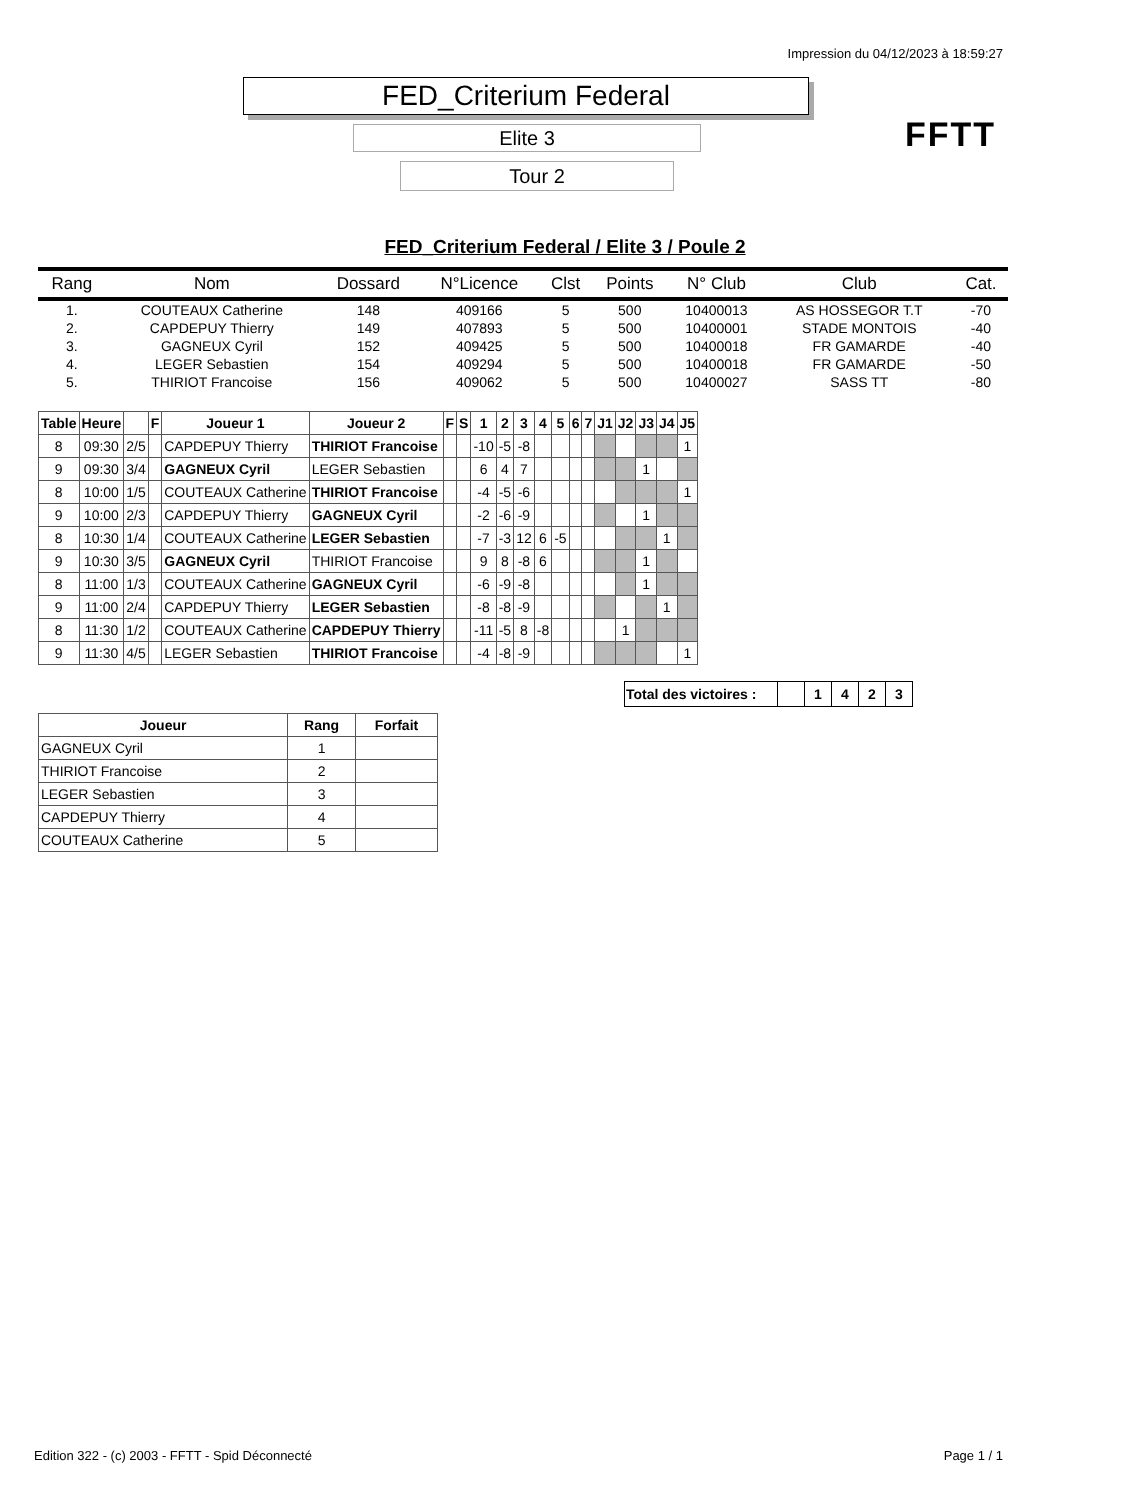Impression du 04/12/2023 à 18:59:27
FED_Criterium Federal
Elite 3
Tour 2
FFTT
FED_Criterium Federal / Elite 3 / Poule 2
| Rang | Nom | Dossard | N°Licence | Clst | Points | N° Club | Club | Cat. |
| --- | --- | --- | --- | --- | --- | --- | --- | --- |
| 1. | COUTEAUX Catherine | 148 | 409166 | 5 | 500 | 10400013 | AS HOSSEGOR T.T | -70 |
| 2. | CAPDEPUY Thierry | 149 | 407893 | 5 | 500 | 10400001 | STADE MONTOIS | -40 |
| 3. | GAGNEUX Cyril | 152 | 409425 | 5 | 500 | 10400018 | FR GAMARDE | -40 |
| 4. | LEGER Sebastien | 154 | 409294 | 5 | 500 | 10400018 | FR GAMARDE | -50 |
| 5. | THIRIOT Francoise | 156 | 409062 | 5 | 500 | 10400027 | SASS TT | -80 |
| Table | Heure | | F | Joueur 1 | Joueur 2 | F | S | 1 | 2 | 3 | 4 | 5 | 6 | 7 | J1 | J2 | J3 | J4 | J5 |
| --- | --- | --- | --- | --- | --- | --- | --- | --- | --- | --- | --- | --- | --- | --- | --- | --- | --- | --- | --- |
| 8 | 09:30 | 2/5 | | CAPDEPUY Thierry | THIRIOT Francoise | | | -10 | -5 | -8 | | | | | | | | | 1 |
| 9 | 09:30 | 3/4 | | GAGNEUX Cyril | LEGER Sebastien | | | 6 | 4 | 7 | | | | | | | 1 | | |
| 8 | 10:00 | 1/5 | | COUTEAUX Catherine | THIRIOT Francoise | | | -4 | -5 | -6 | | | | | | | | | 1 |
| 9 | 10:00 | 2/3 | | CAPDEPUY Thierry | GAGNEUX Cyril | | | -2 | -6 | -9 | | | | | | | 1 | | |
| 8 | 10:30 | 1/4 | | COUTEAUX Catherine | LEGER Sebastien | | | -7 | -3 | 12 | 6 | -5 | | | | | | 1 | |
| 9 | 10:30 | 3/5 | | GAGNEUX Cyril | THIRIOT Francoise | | | 9 | 8 | -8 | 6 | | | | | | 1 | | |
| 8 | 11:00 | 1/3 | | COUTEAUX Catherine | GAGNEUX Cyril | | | -6 | -9 | -8 | | | | | | | 1 | | |
| 9 | 11:00 | 2/4 | | CAPDEPUY Thierry | LEGER Sebastien | | | -8 | -8 | -9 | | | | | | | | 1 | |
| 8 | 11:30 | 1/2 | | COUTEAUX Catherine | CAPDEPUY Thierry | | | -11 | -5 | 8 | -8 | | | | | 1 | | | |
| 9 | 11:30 | 4/5 | | LEGER Sebastien | THIRIOT Francoise | | | -4 | -8 | -9 | | | | | | | | | 1 |
| Total des victoires : | | 1 | 4 | 2 | 3 |
| Joueur | Rang | Forfait |
| --- | --- | --- |
| GAGNEUX Cyril | 1 | |
| THIRIOT Francoise | 2 | |
| LEGER Sebastien | 3 | |
| CAPDEPUY Thierry | 4 | |
| COUTEAUX Catherine | 5 | |
Edition 322 - (c) 2003 - FFTT - Spid Déconnecté
Page 1 / 1